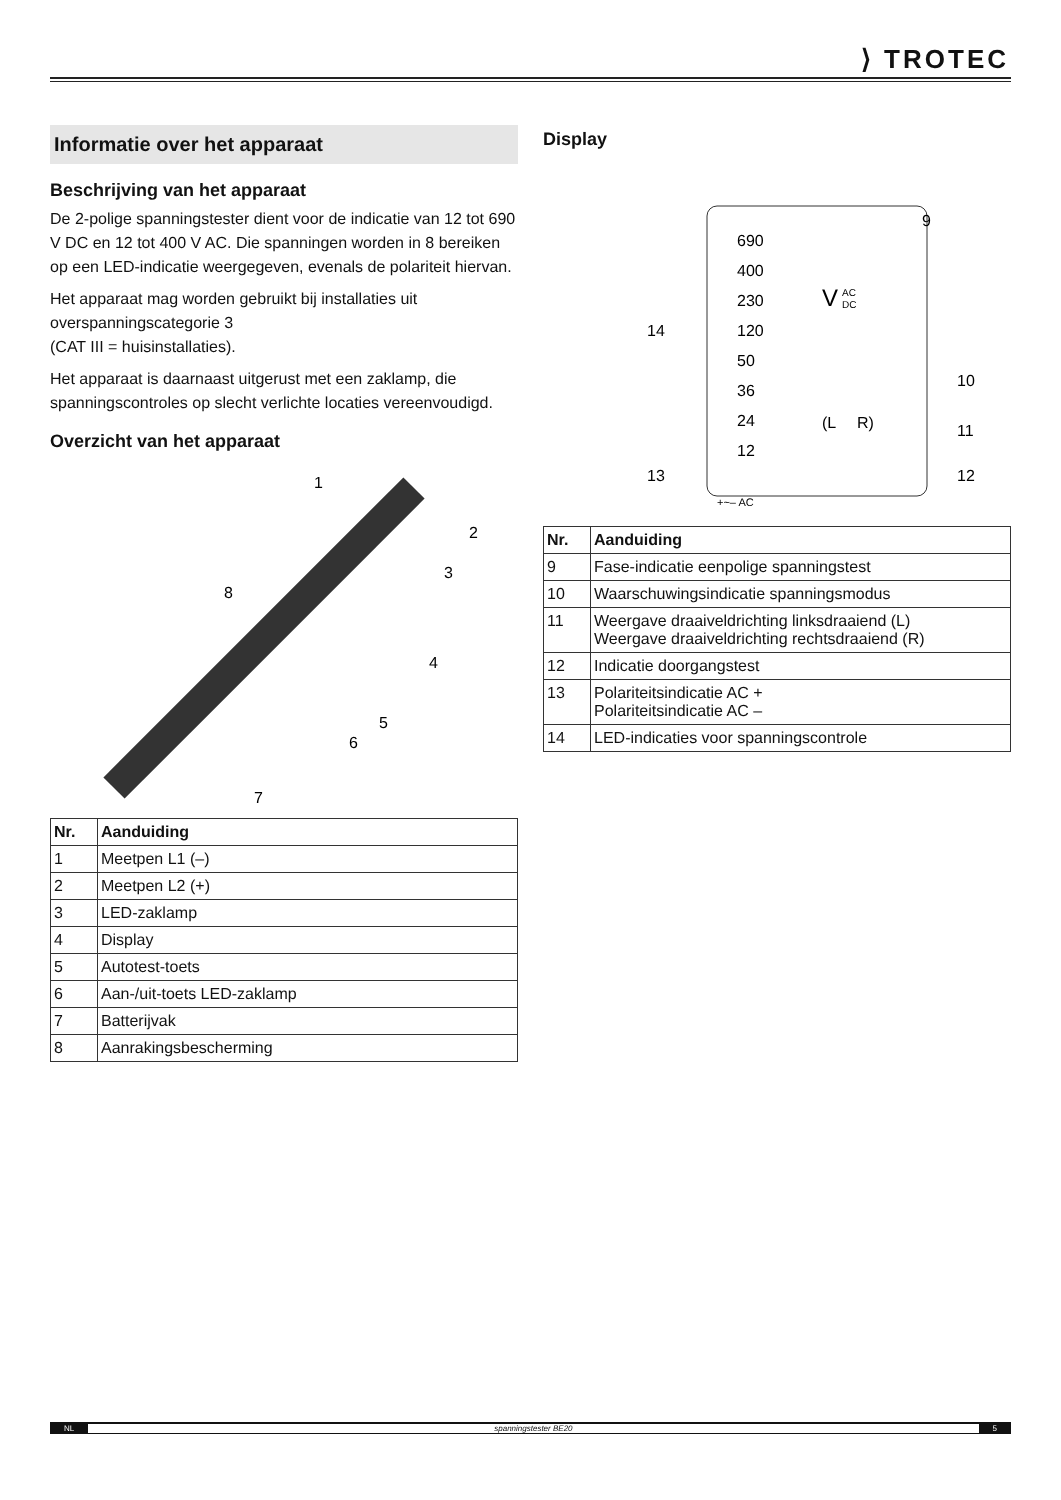⟩ TROTEC
Informatie over het apparaat
Beschrijving van het apparaat
De 2-polige spanningstester dient voor de indicatie van 12 tot 690 V DC en 12 tot 400 V AC. Die spanningen worden in 8 bereiken op een LED-indicatie weergegeven, evenals de polariteit hiervan.
Het apparaat mag worden gebruikt bij installaties uit overspanningscategorie 3
(CAT III = huisinstallaties).
Het apparaat is daarnaast uitgerust met een zaklamp, die spanningscontroles op slecht verlichte locaties vereenvoudigd.
Overzicht van het apparaat
1
2
3
8
4
5
6
7
| Nr. | Aanduiding |
| --- | --- |
| 1 | Meetpen L1 (–) |
| 2 | Meetpen L2 (+) |
| 3 | LED-zaklamp |
| 4 | Display |
| 5 | Autotest-toets |
| 6 | Aan-/uit-toets LED-zaklamp |
| 7 | Batterijvak |
| 8 | Aanrakingsbescherming |
Display
690
400
230
120
50
36
24
12
V
AC
DC
(L
R)
9
10
11
12
13
14
+~– AC
| Nr. | Aanduiding |
| --- | --- |
| 9 | Fase-indicatie eenpolige spanningstest |
| 10 | Waarschuwingsindicatie spanningsmodus |
| 11 | Weergave draaiveldrichting linksdraaiend (L) Weergave draaiveldrichting rechtsdraaiend (R) |
| 12 | Indicatie doorgangstest |
| 13 | Polariteitsindicatie AC + Polariteitsindicatie AC – |
| 14 | LED-indicaties voor spanningscontrole |
NL spanningstester BE20 5